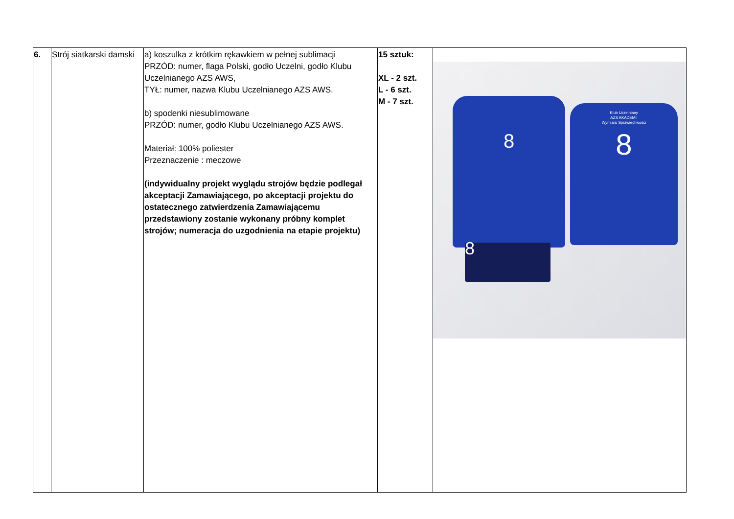| 6. | Strój siatkarski damski | a) koszulka z krótkim rękawkiem w pełnej sublimacji PRZÓD: numer, flaga Polski, godło Uczelni, godło Klubu Uczelnianego AZS AWS, TYŁ: numer, nazwa Klubu Uczelnianego AZS AWS. b) spodenki niesublimowane PRZÓD: numer, godło Klubu Uczelnianego AZS AWS. Materiał: 100% poliester Przeznaczenie : meczowe (indywidualny projekt wyglądu strojów będzie podlegał akceptacji Zamawiającego, po akceptacji projektu do ostatecznego zatwierdzenia Zamawiającemu przedstawiony zostanie wykonany próbny komplet strojów; numeracja do uzgodnienia na etapie projektu) | 15 sztuk: XL - 2 szt. L - 6 szt. M - 7 szt. | 8 8 Klub Uczelniany AZS AKADEMII Wymiaru Sprawiedliwości 8 |